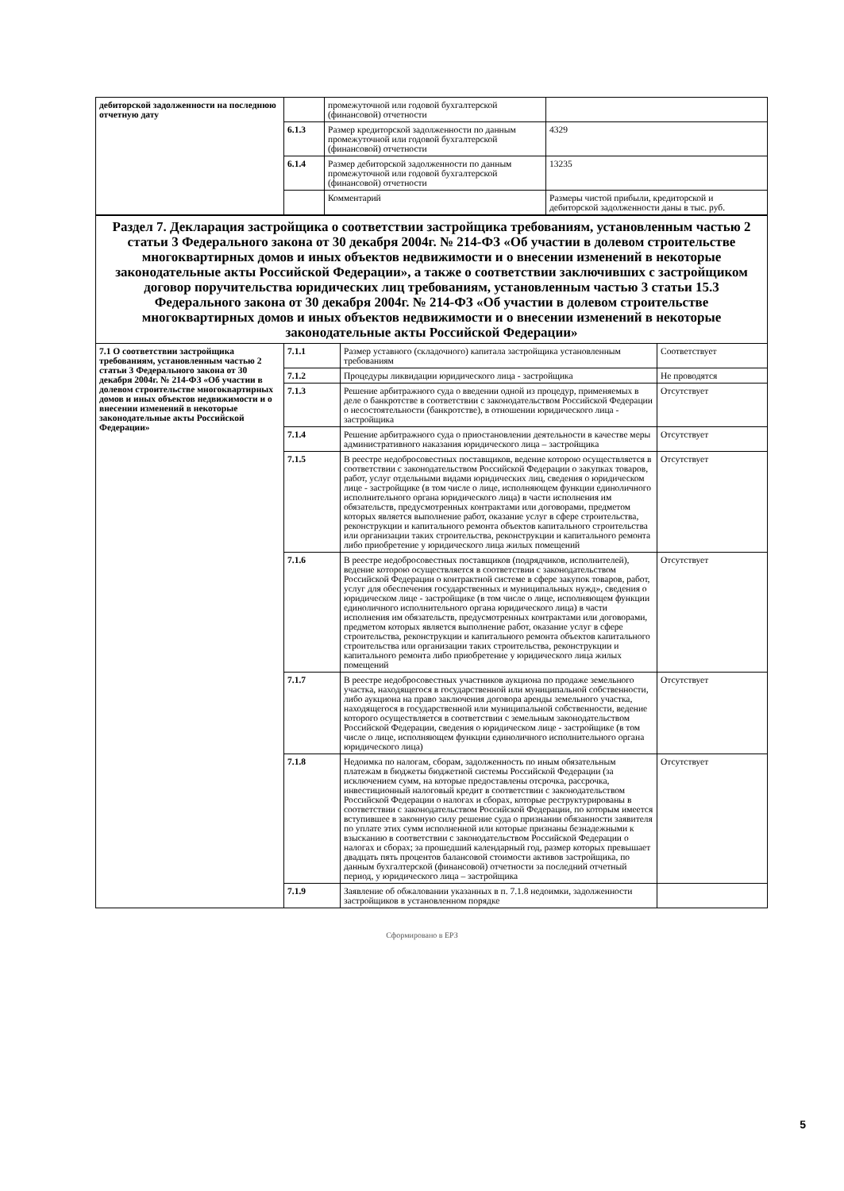| дебиторской задолженности на последнюю отчетную дату | | промежуточной или годовой бухгалтерской (финансовой) отчетности | |
| | 6.1.3 | Размер кредиторской задолженности по данным промежуточной или годовой бухгалтерской (финансовой) отчетности | 4329 |
| | 6.1.4 | Размер дебиторской задолженности по данным промежуточной или годовой бухгалтерской (финансовой) отчетности | 13235 |
| | | Комментарий | Размеры чистой прибыли, кредиторской и дебиторской задолженности даны в тыс. руб. |
| Раздел 7. Декларация застройщика о соответствии застройщика требованиям, установленным частью 2 статьи 3 Федерального закона от 30 декабря 2004г. № 214-ФЗ «Об участии в долевом строительстве многоквартирных домов и иных объектов недвижимости и о внесении изменений в некоторые законодательные акты Российской Федерации», а также о соответствии заключивших с застройщиком договор поручительства юридических лиц требованиям, установленным частью 3 статьи 15.3 Федерального закона от 30 декабря 2004г. № 214-ФЗ «Об участии в долевом строительстве многоквартирных домов и иных объектов недвижимости и о внесении изменений в некоторые законодательные акты Российской Федерации» | | | |
| 7.1 О соответствии застройщика требованиям, установленным частью 2 статьи 3 Федерального закона от 30 декабря 2004г. № 214-ФЗ «Об участии в долевом строительстве многоквартирных домов и иных объектов недвижимости и о внесении изменений в некоторые законодательные акты Российской Федерации» | 7.1.1 | Размер уставного (складочного) капитала застройщика установленным требованиям | Соответствует |
| | 7.1.2 | Процедуры ликвидации юридического лица - застройщика | Не проводятся |
| | 7.1.3 | Решение арбитражного суда о введении одной из процедур, применяемых в деле о банкротстве в соответствии с законодательством Российской Федерации о несостоятельности (банкротстве), в отношении юридического лица - застройщика | Отсутствует |
| | 7.1.4 | Решение арбитражного суда о приостановлении деятельности в качестве меры административного наказания юридического лица – застройщика | Отсутствует |
| | 7.1.5 | В реестре недобросовестных поставщиков, ведение которою осуществляется в соответствии с законодательством Российской Федерации о закупках товаров, работ, услуг отдельными видами юридических лиц, сведения о юридическом лице - застройщике (в том числе о лице, исполняющем функции единоличного исполнительного органа юридического лица) в части исполнения им обязательств, предусмотренных контрактами или договорами, предметом которых является выполнение работ, оказание услуг в сфере строительства, реконструкции и капитального ремонта объектов капитального строительства или организации таких строительства, реконструкции и капитального ремонта либо приобретение у юридического лица жилых помещений | Отсутствует |
| | 7.1.6 | В реестре недобросовестных поставщиков (подрядчиков, исполнителей), ведение которою осуществляется в соответствии с законодательством Российской Федерации о контрактной системе в сфере закупок товаров, работ, услуг для обеспечения государственных и муниципальных нужд», сведения о юридическом лице - застройщике (в том числе о лице, исполняющем функции единоличного исполнительного органа юридического лица) в части исполнения им обязательств, предусмотренных контрактами или договорами, предметом которых является выполнение работ, оказание услуг в сфере строительства, реконструкции и капитального ремонта объектов капитального строительства или организации таких строительства, реконструкции и капитального ремонта либо приобретение у юридического лица жилых помещений | Отсутствует |
| | 7.1.7 | В реестре недобросовестных участников аукциона по продаже земельного участка, находящегося в государственной или муниципальной собственности, либо аукциона на право заключения договора аренды земельного участка, находящегося в государственной или муниципальной собственности, ведение которого осуществляется в соответствии с земельным законодательством Российской Федерации, сведения о юридическом лице - застройщике (в том числе о лице, исполняющем функции единоличного исполнительного органа юридического лица) | Отсутствует |
| | 7.1.8 | Недоимка по налогам, сборам, задолженность по иным обязательным платежам в бюджеты бюджетной системы Российской Федерации (за исключением сумм, на которые предоставлены отсрочка, рассрочка, инвестиционный налоговый кредит в соответствии с законодательством Российской Федерации о налогах и сборах, которые реструктурированы в соответствии с законодательством Российской Федерации, по которым имеется вступившее в законную силу решение суда о признании обязанности заявителя по уплате этих сумм исполненной или которые признаны безнадежными к взысканию в соответствии с законодательством Российской Федерации о налогах и сборах; за прошедший календарный год, размер которых превышает двадцать пять процентов балансовой стоимости активов застройщика, по данным бухгалтерской (финансовой) отчетности за последний отчетный период, у юридического лица – застройщика | Отсутствует |
| | 7.1.9 | Заявление об обжаловании указанных в п. 7.1.8 недоимки, задолженности застройщиков в установленном порядке | |
Сформировано в ЕРЗ
5